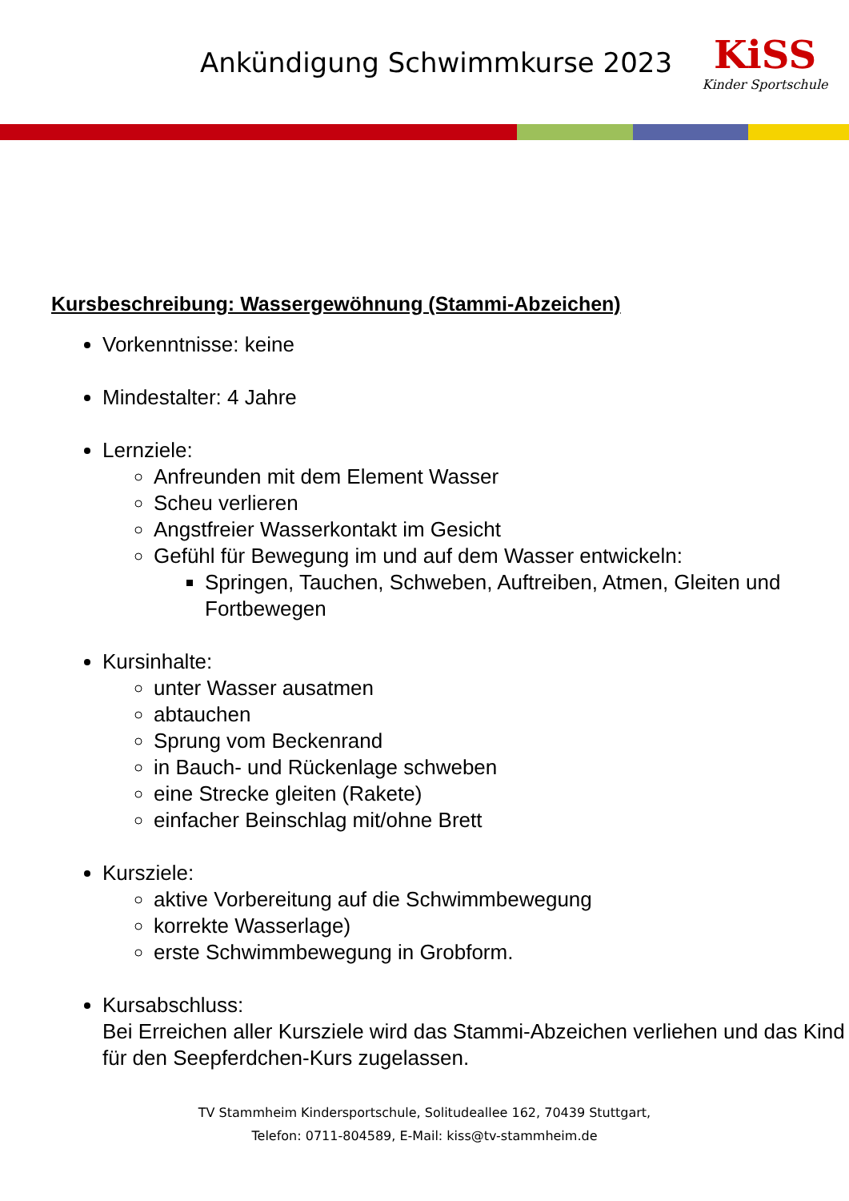Ankündigung Schwimmkurse 2023
KiSS
Kinder Sportschule
Kursbeschreibung: Wassergewöhnung (Stammi-Abzeichen)
Vorkenntnisse: keine
Mindestalter: 4 Jahre
Lernziele:
Anfreunden mit dem Element Wasser
Scheu verlieren
Angstfreier Wasserkontakt im Gesicht
Gefühl für Bewegung im und auf dem Wasser entwickeln:
Springen, Tauchen, Schweben, Auftreiben, Atmen, Gleiten und Fortbewegen
Kursinhalte:
unter Wasser ausatmen
abtauchen
Sprung vom Beckenrand
in Bauch- und Rückenlage schweben
eine Strecke gleiten (Rakete)
einfacher Beinschlag mit/ohne Brett
Kursziele:
aktive Vorbereitung auf die Schwimmbewegung
korrekte Wasserlage)
erste Schwimmbewegung in Grobform.
Kursabschluss:
Bei Erreichen aller Kursziele wird das Stammi-Abzeichen verliehen und das Kind für den Seepferdchen-Kurs zugelassen.
TV Stammheim Kindersportschule, Solitudeallee 162, 70439 Stuttgart,
Telefon: 0711-804589, E-Mail: kiss@tv-stammheim.de